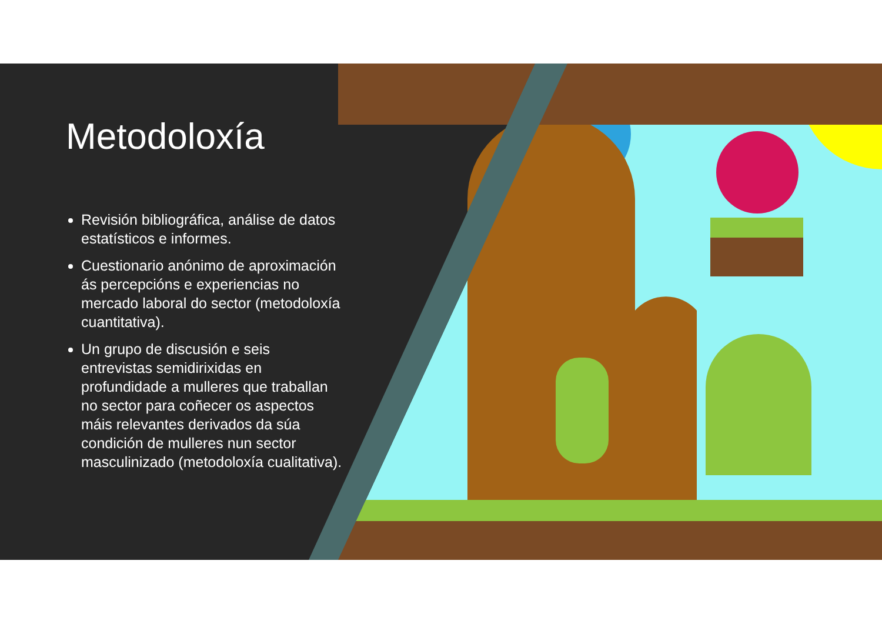Metodoloxía
Revisión bibliográfica, análise de datos estatísticos e informes.
Cuestionario anónimo de aproximación ás percepcións e experiencias no mercado laboral do sector (metodoloxía cuantitativa).
Un grupo de discusión e seis entrevistas semidirixidas en profundidade a mulleres que traballan no sector para coñecer os aspectos máis relevantes derivados da súa condición de mulleres nun sector masculinizado (metodoloxía cualitativa).